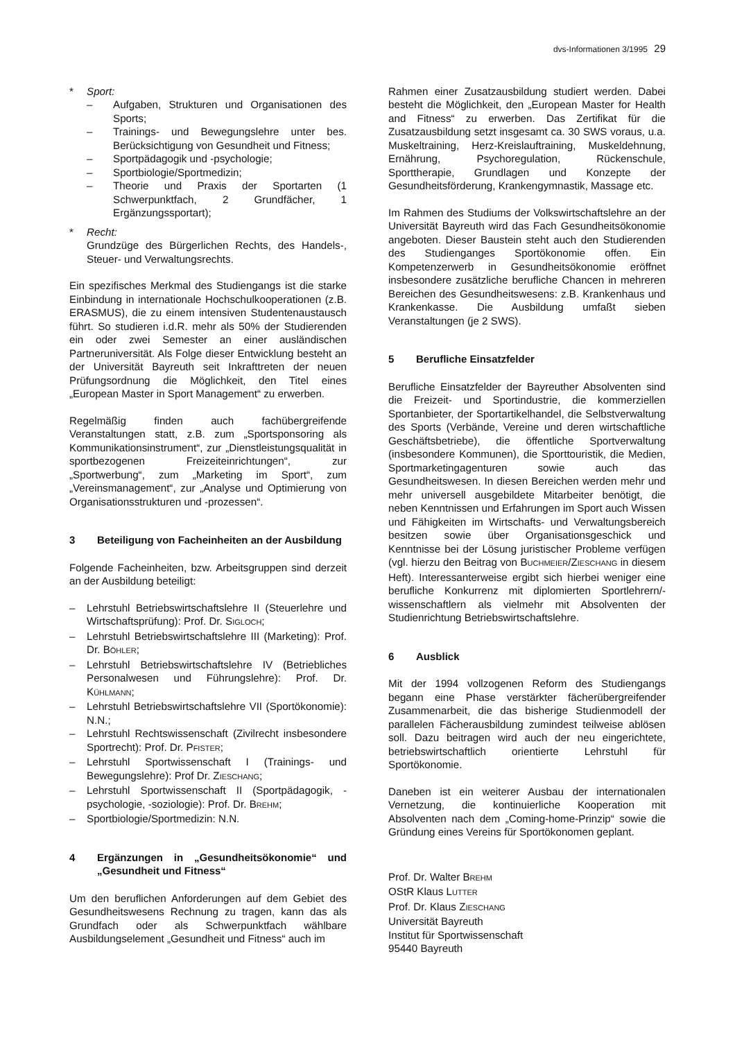dvs-Informationen 3/1995 29
* Sport:
– Aufgaben, Strukturen und Organisationen des Sports;
– Trainings- und Bewegungslehre unter bes. Berücksichtigung von Gesundheit und Fitness;
– Sportpädagogik und -psychologie;
– Sportbiologie/Sportmedizin;
– Theorie und Praxis der Sportarten (1 Schwerpunktfach, 2 Grundfächer, 1 Ergänzungssportart);
* Recht:
Grundzüge des Bürgerlichen Rechts, des Handels-, Steuer- und Verwaltungsrechts.
Ein spezifisches Merkmal des Studiengangs ist die starke Einbindung in internationale Hochschulkooperationen (z.B. ERASMUS), die zu einem intensiven Studentenaustausch führt. So studieren i.d.R. mehr als 50% der Studierenden ein oder zwei Semester an einer ausländischen Partneruniversität. Als Folge dieser Entwicklung besteht an der Universität Bayreuth seit Inkrafttreten der neuen Prüfungsordnung die Möglichkeit, den Titel eines „European Master in Sport Management“ zu erwerben.
Regelmäßig finden auch fachübergreifende Veranstaltungen statt, z.B. zum „Sportsponsoring als Kommunikationsinstrument“, zur „Dienstleistungsqualität in sportbezogenen Freizeiteinrichtungen“, zur „Sportwerbung“, zum „Marketing im Sport“, zum „Vereinsmanagement“, zur „Analyse und Optimierung von Organisationsstrukturen und -prozessen“.
3 Beteiligung von Facheinheiten an der Ausbildung
Folgende Facheinheiten, bzw. Arbeitsgruppen sind derzeit an der Ausbildung beteiligt:
– Lehrstuhl Betriebswirtschaftslehre II (Steuerlehre und Wirtschaftsprüfung): Prof. Dr. SIGLOCH;
– Lehrstuhl Betriebswirtschaftslehre III (Marketing): Prof. Dr. BÖHLER;
– Lehrstuhl Betriebswirtschaftslehre IV (Betriebliches Personalwesen und Führungslehre): Prof. Dr. KÜHLMANN;
– Lehrstuhl Betriebswirtschaftslehre VII (Sportökonomie): N.N.;
– Lehrstuhl Rechtswissenschaft (Zivilrecht insbesondere Sportrecht): Prof. Dr. PFISTER;
– Lehrstuhl Sportwissenschaft I (Trainings- und Bewegungslehre): Prof Dr. ZIESCHANG;
– Lehrstuhl Sportwissenschaft II (Sportpädagogik, -psychologie, -soziologie): Prof. Dr. BREHM;
– Sportbiologie/Sportmedizin: N.N.
4 Ergänzungen in „Gesundheitsökonomie“ und „Gesundheit und Fitness“
Um den beruflichen Anforderungen auf dem Gebiet des Gesundheitswesens Rechnung zu tragen, kann das als Grundfach oder als Schwerpunktfach wählbare Ausbildungselement „Gesundheit und Fitness“ auch im
Rahmen einer Zusatzausbildung studiert werden. Dabei besteht die Möglichkeit, den „European Master for Health and Fitness“ zu erwerben. Das Zertifikat für die Zusatzausbildung setzt insgesamt ca. 30 SWS voraus, u.a. Muskeltraining, Herz-Kreislauftraining, Muskeldehnung, Ernährung, Psychoregulation, Rückenschule, Sporttherapie, Grundlagen und Konzepte der Gesundheitsförderung, Krankengymnastik, Massage etc.
Im Rahmen des Studiums der Volkswirtschaftslehre an der Universität Bayreuth wird das Fach Gesundheitsökonomie angeboten. Dieser Baustein steht auch den Studierenden des Studienganges Sportökonomie offen. Ein Kompetenzerwerb in Gesundheitsökonomie eröffnet insbesondere zusätzliche berufliche Chancen in mehreren Bereichen des Gesundheitswesens: z.B. Krankenhaus und Krankenkasse. Die Ausbildung umfaßt sieben Veranstaltungen (je 2 SWS).
5 Berufliche Einsatzfelder
Berufliche Einsatzfelder der Bayreuther Absolventen sind die Freizeit- und Sportindustrie, die kommerziellen Sportanbieter, der Sportartikelhandel, die Selbstverwaltung des Sports (Verbände, Vereine und deren wirtschaftliche Geschäftsbetriebe), die öffentliche Sportverwaltung (insbesondere Kommunen), die Sporttouristik, die Medien, Sportmarketingagenturen sowie auch das Gesundheitswesen. In diesen Bereichen werden mehr und mehr universell ausgebildete Mitarbeiter benötigt, die neben Kenntnissen und Erfahrungen im Sport auch Wissen und Fähigkeiten im Wirtschafts- und Verwaltungsbereich besitzen sowie über Organisationsgeschick und Kenntnisse bei der Lösung juristischer Probleme verfügen (vgl. hierzu den Beitrag von BUCHMEIER/ZIESCHANG in diesem Heft). Interessanterweise ergibt sich hierbei weniger eine berufliche Konkurrenz mit diplomierten Sportlehrern/-wissenschaftlern als vielmehr mit Absolventen der Studienrichtung Betriebswirtschaftslehre.
6 Ausblick
Mit der 1994 vollzogenen Reform des Studiengangs begann eine Phase verstärkter fächerübergreifender Zusammenarbeit, die das bisherige Studienmodell der parallelen Fächerausbildung zumindest teilweise ablösen soll. Dazu beitragen wird auch der neu eingerichtete, betriebswirtschaftlich orientierte Lehrstuhl für Sportökonomie.
Daneben ist ein weiterer Ausbau der internationalen Vernetzung, die kontinuierliche Kooperation mit Absolventen nach dem „Coming-home-Prinzip“ sowie die Gründung eines Vereins für Sportökonomen geplant.
Prof. Dr. Walter BREHM
OStR Klaus LUTTER
Prof. Dr. Klaus ZIESCHANG
Universität Bayreuth
Institut für Sportwissenschaft
95440 Bayreuth